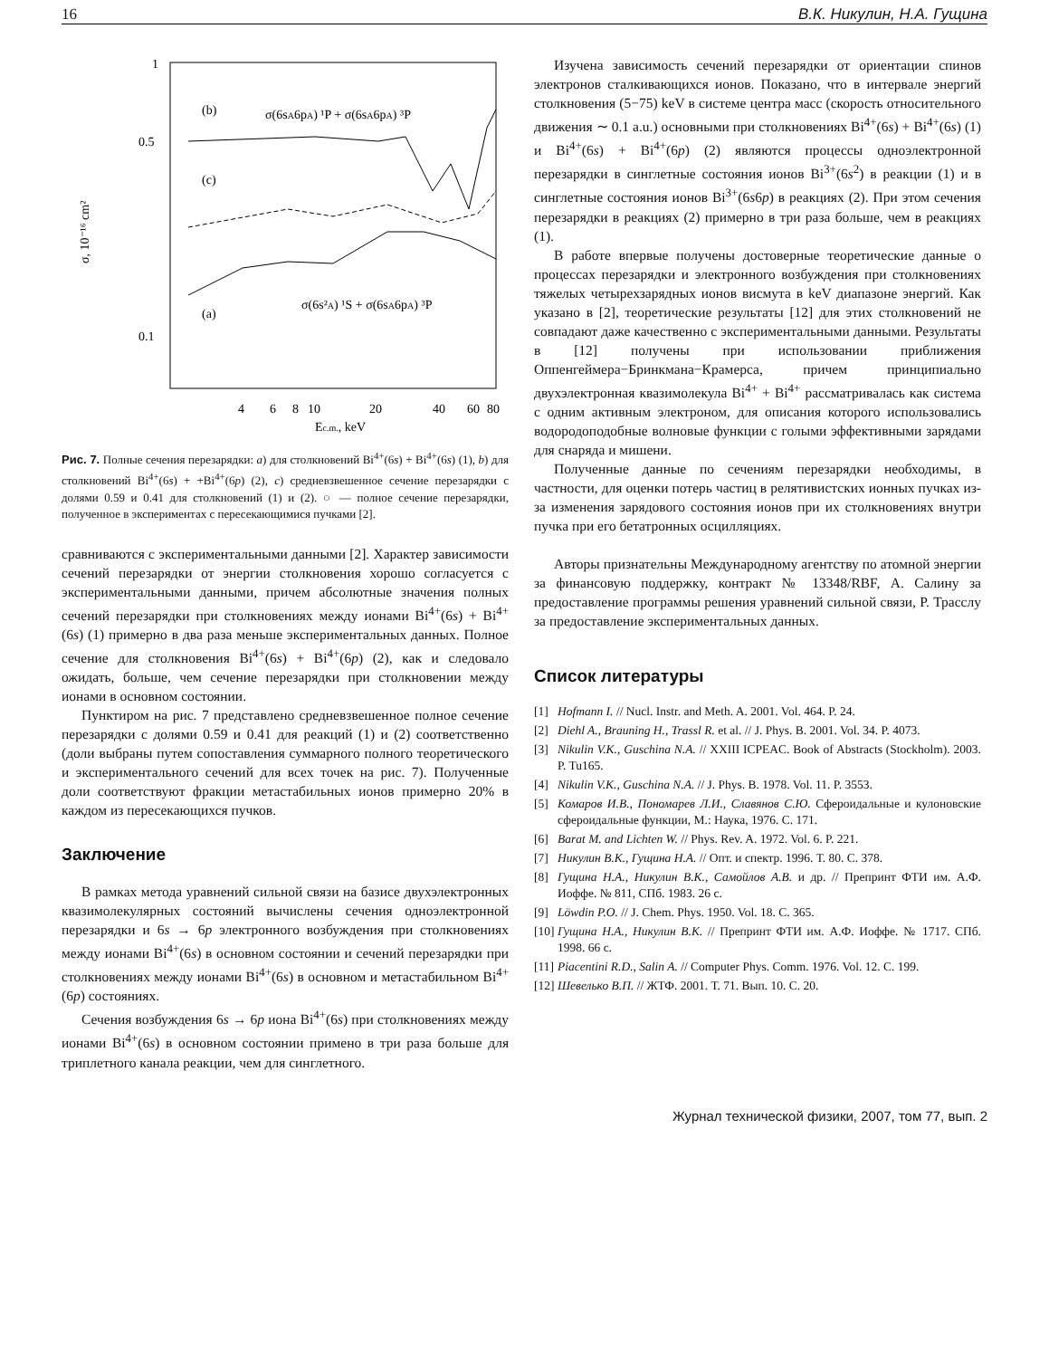16 В.К. Никулин, Н.А. Гущина
1
0.5
0.1
σ, 10⁻¹⁶ cm²
4
6
8
10
20
40
60
80
Ec.m., keV
(b)
(c)
(a)
σ(6sA6pA) ¹P + σ(6sA6pA) ³P
σ(6s²A) ¹S + σ(6sA6pA) ³P
Рис. 7. Полные сечения перезарядки: a) для столкновений Bi<sup>4+</sup>(6s) + Bi<sup>4+</sup>(6s) (1), b) для столкновений Bi<sup>4+</sup>(6s) + +Bi<sup>4+</sup>(6p) (2), c) средневзвешенное сечение перезарядки с долями 0.59 и 0.41 для столкновений (1) и (2). ○ — полное сечение перезарядки, полученное в экспериментах с пересекающимися пучками [2].
сравниваются с экспериментальными данными [2]. Характер зависимости сечений перезарядки от энергии столкновения хорошо согласуется с экспериментальными данными, причем абсолютные значения полных сечений перезарядки при столкновениях между ионами Bi<sup>4+</sup>(6s) + Bi<sup>4+</sup>(6s) (1) примерно в два раза меньше экспериментальных данных. Полное сечение для столкновения Bi<sup>4+</sup>(6s) + Bi<sup>4+</sup>(6p) (2), как и следовало ожидать, больше, чем сечение перезарядки при столкновении между ионами в основном состоянии.
Пунктиром на рис. 7 представлено средневзвешенное полное сечение перезарядки с долями 0.59 и 0.41 для реакций (1) и (2) соответственно (доли выбраны путем сопоставления суммарного полного теоретического и экспериментального сечений для всех точек на рис. 7). Полученные доли соответствуют фракции метастабильных ионов примерно 20% в каждом из пересекающихся пучков.
Заключение
В рамках метода уравнений сильной связи на базисе двухэлектронных квазимолекулярных состояний вычислены сечения одноэлектронной перезарядки и 6s → 6p электронного возбуждения при столкновениях между ионами Bi<sup>4+</sup>(6s) в основном состоянии и сечений перезарядки при столкновениях между ионами Bi<sup>4+</sup>(6s) в основном и метастабильном Bi<sup>4+</sup>(6p) состояниях.
Сечения возбуждения 6s → 6p иона Bi<sup>4+</sup>(6s) при столкновениях между ионами Bi<sup>4+</sup>(6s) в основном состоянии примено в три раза больше для триплетного канала реакции, чем для синглетного.
Изучена зависимость сечений перезарядки от ориентации спинов электронов сталкивающихся ионов. Показано, что в интервале энергий столкновения (5−75) keV в системе центра масс (скорость относительного движения ∼ 0.1 a.u.) основными при столкновениях Bi<sup>4+</sup>(6s) + Bi<sup>4+</sup>(6s) (1) и Bi<sup>4+</sup>(6s) + Bi<sup>4+</sup>(6p) (2) являются процессы одноэлектронной перезарядки в синглетные состояния ионов Bi<sup>3+</sup>(6s<sup>2</sup>) в реакции (1) и в синглетные состояния ионов Bi<sup>3+</sup>(6s6p) в реакциях (2). При этом сечения перезарядки в реакциях (2) примерно в три раза больше, чем в реакциях (1).
В работе впервые получены достоверные теоретические данные о процессах перезарядки и электронного возбуждения при столкновениях тяжелых четырехзарядных ионов висмута в keV диапазоне энергий. Как указано в [2], теоретические результаты [12] для этих столкновений не совпадают даже качественно с экспериментальными данными. Результаты в [12] получены при использовании приближения Оппенгеймера−Бринкмана−Крамерса, причем принципиально двухэлектронная квазимолекула Bi<sup>4+</sup> + Bi<sup>4+</sup> рассматривалась как система с одним активным электроном, для описания которого использовались водородоподобные волновые функции с голыми эффективными зарядами для снаряда и мишени.
Полученные данные по сечениям перезарядки необходимы, в частности, для оценки потерь частиц в релятивистских ионных пучках из-за изменения зарядового состояния ионов при их столкновениях внутри пучка при его бетатронных осцилляциях.
Авторы признательны Международному агентству по атомной энергии за финансовую поддержку, контракт № 13348/RBF, А. Салину за предоставление программы решения уравнений сильной связи, Р. Трасслу за предоставление экспериментальных данных.
Список литературы
[1] Hofmann I. // Nucl. Instr. and Meth. A. 2001. Vol. 464. P. 24.
[2] Diehl A., Brauning H., Trassl R. et al. // J. Phys. B. 2001. Vol. 34. P. 4073.
[3] Nikulin V.K., Guschina N.A. // XXIII ICPEAC. Book of Abstracts (Stockholm). 2003. P. Tu165.
[4] Nikulin V.K., Guschina N.A. // J. Phys. B. 1978. Vol. 11. P. 3553.
[5] Комаров И.В., Пономарев Л.И., Славянов С.Ю. Сфероидальные и кулоновские сфероидальные функции, М.: Наука, 1976. С. 171.
[6] Barat M. and Lichten W. // Phys. Rev. A. 1972. Vol. 6. P. 221.
[7] Никулин В.К., Гущина Н.А. // Опт. и спектр. 1996. Т. 80. С. 378.
[8] Гущина Н.А., Никулин В.К., Самойлов А.В. и др. // Препринт ФТИ им. А.Ф. Иоффе. № 811, СПб. 1983. 26 с.
[9] Löwdin P.O. // J. Chem. Phys. 1950. Vol. 18. C. 365.
[10]
Гущина Н.А., Никулин В.К. // Препринт ФТИ им. А.Ф. Иоффе. № 1717. СПб. 1998. 66 с.
[11]
Piacentini R.D., Salin A. // Computer Phys. Comm. 1976. Vol. 12. C. 199.
[12]
Шевелько В.П. // ЖТФ. 2001. Т. 71. Вып. 10. С. 20.
Журнал технической физики, 2007, том 77, вып. 2